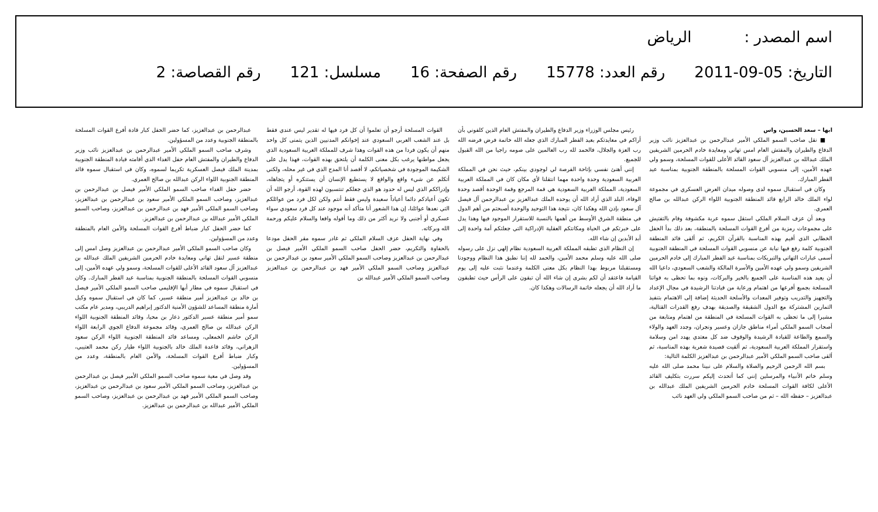اسم المصدر : الرياض
التاريخ: 05-09-2011 رقم العدد: 15778 رقم الصفحة: 16 مسلسل: 121 رقم القصاصة: 2
ابها – سعد الحسين، واس
■ نقل صاحب السمو الملكي الأمير عبدالرحمن بن عبدالعزيز نائب وزير الدفاع والطيران والمفتش العام امس تهاني ومعايدة خادم الحرمين الشريفين الملك عبدالله بن عبدالعزيز آل سعود القائد الأعلى للقوات المسلحة، وسمو ولي عهده الأمين، إلى منسوبي القوات المسلحة بالمنطقة الجنوبية بمناسبة عيد الفطر المبارك.
وكان في استقبال سموه لدى وصوله ميدان العرض العسكري في مجموعة لواء الملك خالد الرابع قائد المنطقة الجنوبية اللواء الركن عبدالله بن صالح العمري.
وبعد أن عزف السلام الملكي استقل سموه عربة مكشوفة وقام بالتفتيش على مجموعات رمزية من أفرع القوات المسلحة بالمنطقة، بعد ذلك بدأ الحفل الخطابي الذي أقيم بهذه المناسبة بالقرآن الكريم، ثم ألقى قائد المنطقة الجنوبية كلمة رفع فيها نيابة عن منسوبي القوات المسلحة في المنطقة الجنوبية أسمى عبارات التهاني والتبريكات بمناسبة عيد الفطر المبارك إلى خادم الحرمين الشريفين وسمو ولي عهده الأمين والأسرة المالكة والشعب السعودي، داعيا الله أن يعيد هذه المناسبة على الجميع بالخير والبركات، ونوه بما تحظى به قواتنا المسلحة بجميع أفرعها من اهتمام ورعاية من قيادتنا الرشيدة في مجال الإعداد والتجهيز والتدريب وتوفير المعدات والأسلحة الحديثة إضافة إلى الاهتمام بتنفيذ التمارين المشتركة مع الدول الشقيقة والصديقة بهدف رفع القدرات القتالية، مشيرا إلى ما تحظى به القوات المسلحة في المنطقة من اهتمام ومتابعة من أصحاب السمو الملكي أمراء مناطق جازان وعسير ونجران، وجدد العهد والولاء والسمع والطاعة للقيادة الرشيدة والوقوف ضد كل معتدي يهدد امن وسلامة واستقرار المملكة العربية السعودية، ثم ألقيت قصيدة شعرية بهذه المناسبة، ثم ألقى صاحب السمو الملكي الأمير عبدالرحمن بن عبدالعزيز الكلمة التالية:
بسم الله الرحمن الرحيم والصلاة والسلام على نبينا محمد صلى الله عليه وسلم خاتم الأنبياء والمرسلين إنني كما أتحدث إليكم سررت بتكليف القائد الأعلى لكافة القوات المسلحة خادم الحرمين الشريفين الملك عبدالله بن عبدالعزيز – حفظه الله – ثم من صاحب السمو الملكي ولي العهد نائب
رئيس مجلس الوزراء وزير الدفاع والطيران والمفتش العام الذين كلفوني بأن أراكم في معايدتكم بعيد الفطر المبارك الذي جعله الله خاتمة فرض فرضه الله رب العزة والجلال، فالحمد لله رب العالمين على صومه راجيا من الله القبول للجميع.
إنني أهنئ نفسي بإتاحة الفرصة لي لوجودي بينكم، حيث نحن في المملكة العربية السعودية وحدة واحدة مهما انتقلنا لأي مكان كان في المملكة العربية السعودية، المملكة العربية السعودية هي قمة المرجع وقمة الوحدة أقصد وحدة الوفاء، البلد الذي أراد الله أن يوحده الملك عبدالعزيز بن عبدالرحمن آل فيصل آل سعود بإذن الله وهكذا كان، نتيجة هذا التوحيد والوحدة أصبحتم من أهم الدول في منطقة الشرق الأوسط من أهمها بالنسبة للاستقرار الموجود فيها وهذا يدل على خبرتكم في الحياة ومكانتكم العقلية الإدراكية التي جعلتكم أمة واحدة إلى أبد الأبدين إن شاء الله.
إن النظام الذي تطبقه المملكة العربية السعودية نظام إلهي نزل على رسوله صلى الله عليه وسلم محمد الأمين، والحمد لله إننا نطبق هذا النظام ووجودنا ومستقبلنا مربوط بهذا النظام بكل معنى الكلمة وعندما نثبت عليه إلى يوم القيامة فاعتقد أن لكم بشرى إن شاء الله أن تبقون على الرأس حيث تطبقون ما أراد الله أن يجعله خاتمة الرسالات وهكذا كان.
القوات المسلحة أرجو أن تعلموا أن كل فرد فيها له تقدير ليس عندي فقط بل عند الشعب العربي السعودي عند إخوانكم المدنيين الذين يتمنى كل واحد منهم أن يكون فردا من هذه القوات وهذا شرف للمملكة العربية السعودية الذي يجعل مواطنها يرغب بكل معنى الكلمة أن يلتحق بهذه القوات، فهذا يدل على الشكيمة الموجودة في شخصياتكم، لا أقصد أنا المدح الذي في غير محله، ولكني أتكلم عن شيء واقع والواقع لا يستطيع الإنسان أن يستنكره أو يتجاهله، وإدراككم الذي ليس له حدود هو الذي جعلكم تنتسبون لهذه القوة، أرجو الله أن تكون أعيادكم دائما أعياداً سعيدة وليس فقط أنتم ولكن لكل فرد من عوائلكم التي نعدها عوائلنا، إن هذا الشعور أنا متأكد أنه موجود عند كل فرد سعودي سواء عسكري أو أجنبي ولا نريد أكثر من ذلك وما أقوله واقعا والسلام عليكم ورحمة الله وبركاته.
وفي نهاية الحفل عزف السلام الملكي ثم غادر سموه مقر الحفل مودعا بالحفاوة والتكريم، حضر الحفل صاحب السمو الملكي الأمير فيصل بن عبدالرحمن بن عبدالعزيز وصاحب السمو الملكي الأمير سعود بن عبدالرحمن بن عبدالعزيز وصاحب السمو الملكي الأمير فهد بن عبدالرحمن بن عبدالعزيز وصاحب السمو الملكي الأمير عبدالله بن
عبدالرحمن بن عبدالعزيز، كما حضر الحفل كبار قادة أفرع القوات المسلحة بالمنطقة الجنوبية وعدد من المسؤولين.
وشرف صاحب السمو الملكي الأمير عبدالرحمن بن عبدالعزيز نائب وزير الدفاع والطيران والمفتش العام حفل الغداء الذي أقامته قيادة المنطقة الجنوبية بمدينة الملك فيصل العسكرية تكريما لسموه، وكان في استقبال سموه قائد المنطقة الجنوبية اللواء الركن عبدالله بن صالح العمري.
حضر حفل الغداء صاحب السمو الملكي الأمير فيصل بن عبدالرحمن بن عبدالعزيز، وصاحب السمو الملكي الأمير سعود بن عبدالرحمن بن عبدالعزيز، وصاحب السمو الملكي الأمير فهد بن عبدالرحمن بن عبدالعزيز، وصاحب السمو الملكي الأمير عبدالله بن عبدالرحمن بن عبدالعزيز.
كما حضر الحفل كبار ضباط أفرع القوات المسلحة والأمن العام بالمنطقة وعدد من المسؤولين.
وكان صاحب السمو الملكي الأمير عبدالرحمن بن عبدالعزيز وصل امس إلى منطقة عسير لنقل تهاني ومعايدة خادم الحرمين الشريفين الملك عبدالله بن عبدالعزيز آل سعود القائد الأعلى للقوات المسلحة، وسمو ولي عهده الأمين، إلى منسوبي القوات المسلحة بالمنطقة الجنوبية بمناسبة عيد الفطر المبارك. وكان في استقبال سموه في مطار أبها الإقليمي صاحب السمو الملكي الأمير فيصل بن خالد بن عبدالعزيز أمير منطقة عسير، كما كان في استقبال سموه وكيل أمارة منطقة المساعد للشؤون الأمنية الدكتور إبراهيم الدريبي، ومدير عام مكتب سمو أمير منطقة عسير الدكتور ذعار بن محيا، وقائد المنطقة الجنوبية اللواء الركن عبدالله بن صالح العمري، وقائد مجموعة الدفاع الجوي الرابعة اللواء الركن حاشم الخمعلي، ومساعد قائد المنطقة الجنوبية اللواء الركن سعود الزهراني، وقائد قاعدة الملك خالد بالجنوبية اللواء طيار ركن محمد العتيبي، وكبار ضباط أفرع القوات المسلحة، والأمن العام بالمنطقة، وعدد من المسؤولين.
وقد وصل في معية سموه صاحب السمو الملكي الأمير فيصل بن عبدالرحمن بن عبدالعزيز، وصاحب السمو الملكي الأمير سعود بن عبدالرحمن بن عبدالعزيز، وصاحب السمو الملكي الأمير فهد بن عبدالرحمن بن عبدالعزيز، وصاحب السمو الملكي الأمير عبدالله بن عبدالرحمن بن عبدالعزيز.